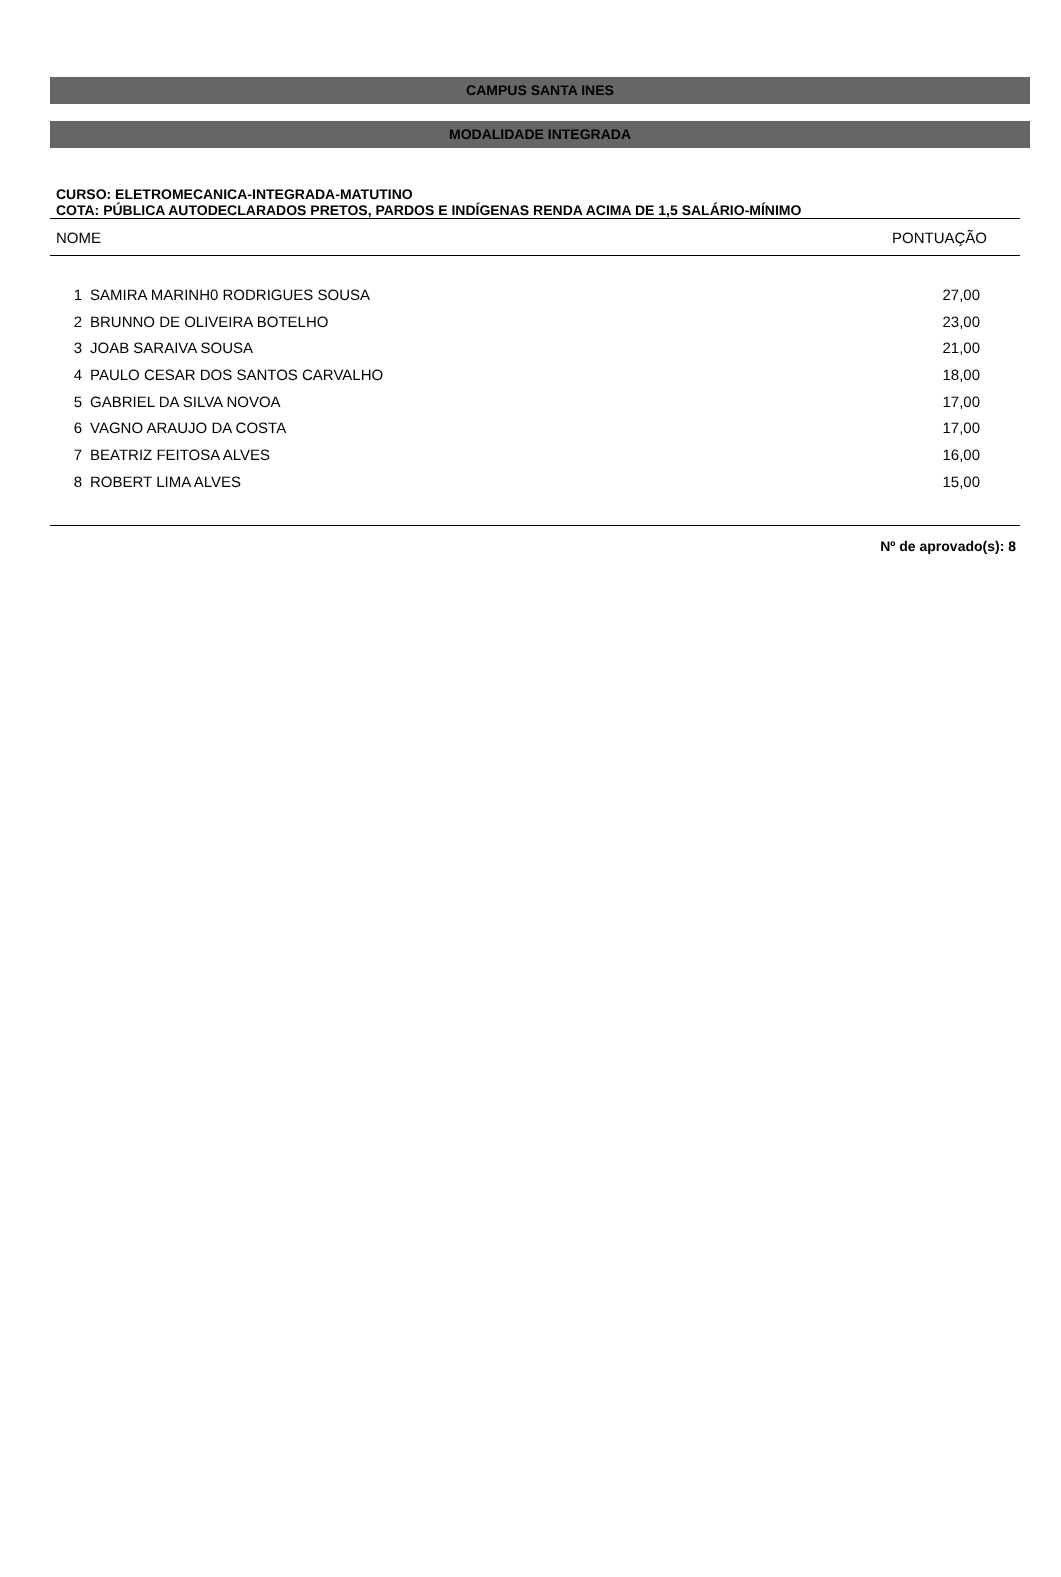CAMPUS SANTA INES
MODALIDADE INTEGRADA
CURSO: ELETROMECANICA-INTEGRADA-MATUTINO
COTA: PÚBLICA AUTODECLARADOS PRETOS, PARDOS E INDÍGENAS RENDA ACIMA DE 1,5 SALÁRIO-MÍNIMO
| NOME | | PONTUAÇÃO |
| 1 | SAMIRA MARINH0 RODRIGUES SOUSA | 27,00 |
| 2 | BRUNNO DE OLIVEIRA BOTELHO | 23,00 |
| 3 | JOAB SARAIVA SOUSA | 21,00 |
| 4 | PAULO CESAR DOS SANTOS CARVALHO | 18,00 |
| 5 | GABRIEL DA SILVA NOVOA | 17,00 |
| 6 | VAGNO ARAUJO DA COSTA | 17,00 |
| 7 | BEATRIZ FEITOSA ALVES | 16,00 |
| 8 | ROBERT LIMA ALVES | 15,00 |
Nº de aprovado(s): 8